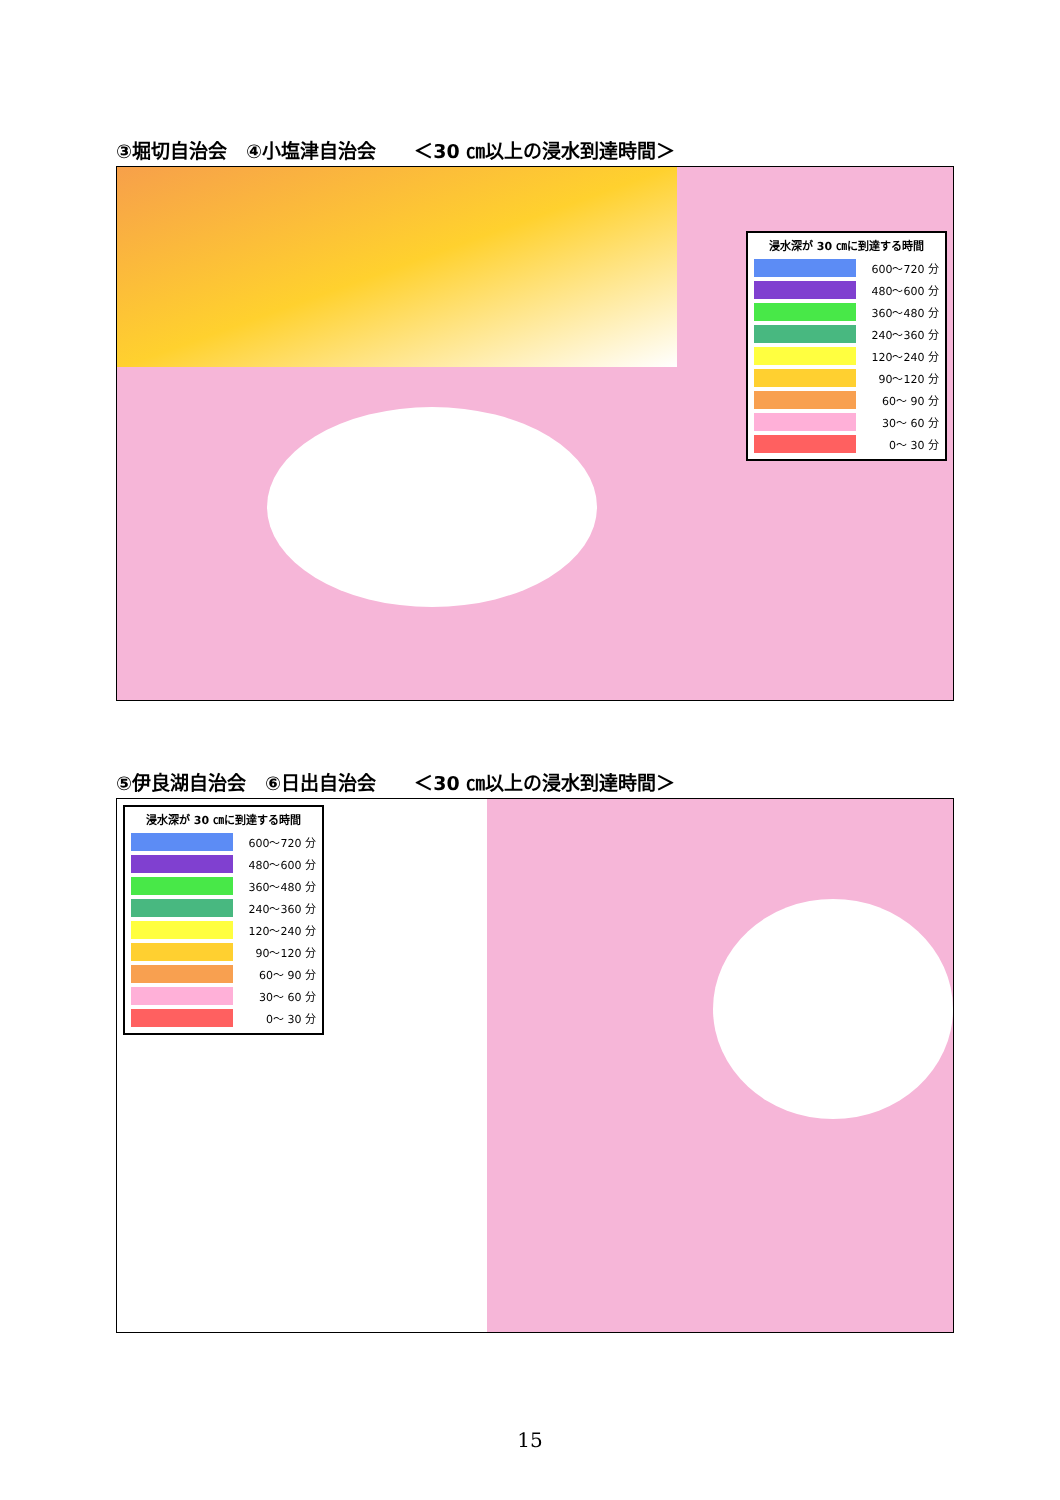③堀切自治会　④小塩津自治会　　＜30 ㎝以上の浸水到達時間＞
浸水深が 30 ㎝に到達する時間
600～720 分
480～600 分
360～480 分
240～360 分
120～240 分
90～120 分
60～ 90 分
30～ 60 分
0～ 30 分
⑤伊良湖自治会　⑥日出自治会　　＜30 ㎝以上の浸水到達時間＞
浸水深が 30 ㎝に到達する時間
600～720 分
480～600 分
360～480 分
240～360 分
120～240 分
90～120 分
60～ 90 分
30～ 60 分
0～ 30 分
15